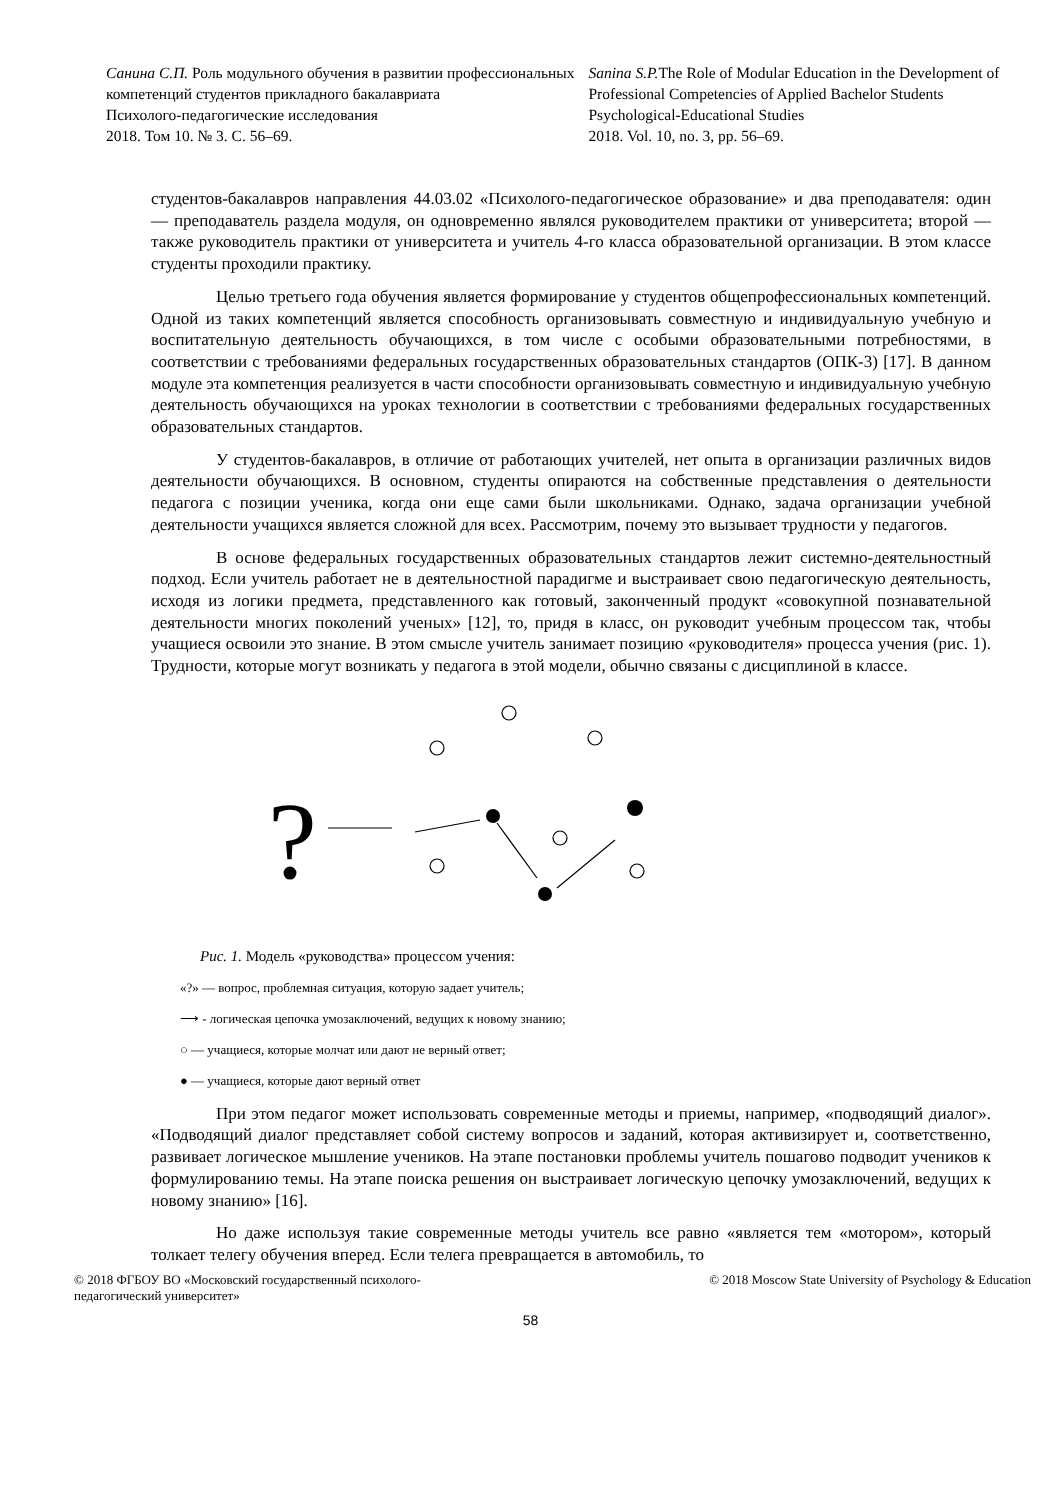Санина С.П. Роль модульного обучения в развитии профессиональных компетенций студентов прикладного бакалавриата
Психолого-педагогические исследования
2018. Том 10. № 3. С. 56–69.
Sanina S.P. The Role of Modular Education in the Development of Professional Competencies of Applied Bachelor Students
Psychological-Educational Studies
2018. Vol. 10, no. 3, pp. 56–69.
студентов-бакалавров направления 44.03.02 «Психолого-педагогическое образование» и два преподавателя: один — преподаватель раздела модуля, он одновременно являлся руководителем практики от университета; второй — также руководитель практики от университета и учитель 4-го класса образовательной организации. В этом классе студенты проходили практику.
Целью третьего года обучения является формирование у студентов общепрофессиональных компетенций. Одной из таких компетенций является способность организовывать совместную и индивидуальную учебную и воспитательную деятельность обучающихся, в том числе с особыми образовательными потребностями, в соответствии с требованиями федеральных государственных образовательных стандартов (ОПК-3) [17]. В данном модуле эта компетенция реализуется в части способности организовывать совместную и индивидуальную учебную деятельность обучающихся на уроках технологии в соответствии с требованиями федеральных государственных образовательных стандартов.
У студентов-бакалавров, в отличие от работающих учителей, нет опыта в организации различных видов деятельности обучающихся. В основном, студенты опираются на собственные представления о деятельности педагога с позиции ученика, когда они еще сами были школьниками. Однако, задача организации учебной деятельности учащихся является сложной для всех. Рассмотрим, почему это вызывает трудности у педагогов.
В основе федеральных государственных образовательных стандартов лежит системно-деятельностный подход. Если учитель работает не в деятельностной парадигме и выстраивает свою педагогическую деятельность, исходя из логики предмета, представленного как готовый, законченный продукт «совокупной познавательной деятельности многих поколений ученых» [12], то, придя в класс, он руководит учебным процессом так, чтобы учащиеся освоили это знание. В этом смысле учитель занимает позицию «руководителя» процесса учения (рис. 1). Трудности, которые могут возникать у педагога в этой модели, обычно связаны с дисциплиной в классе.
?
Рис. 1. Модель «руководства» процессом учения:
«?» — вопрос, проблемная ситуация, которую задает учитель;
⟶ - логическая цепочка умозаключений, ведущих к новому знанию;
○ — учащиеся, которые молчат или дают не верный ответ;
● — учащиеся, которые дают верный ответ
При этом педагог может использовать современные методы и приемы, например, «подводящий диалог». «Подводящий диалог представляет собой систему вопросов и заданий, которая активизирует и, соответственно, развивает логическое мышление учеников. На этапе постановки проблемы учитель пошагово подводит учеников к формулированию темы. На этапе поиска решения он выстраивает логическую цепочку умозаключений, ведущих к новому знанию» [16].
Но даже используя такие современные методы учитель все равно «является тем «мотором», который толкает телегу обучения вперед. Если телега превращается в автомобиль, то
© 2018 ФГБОУ ВО «Московский государственный психолого-
педагогический университет»
© 2018 Moscow State University of Psychology & Education
58